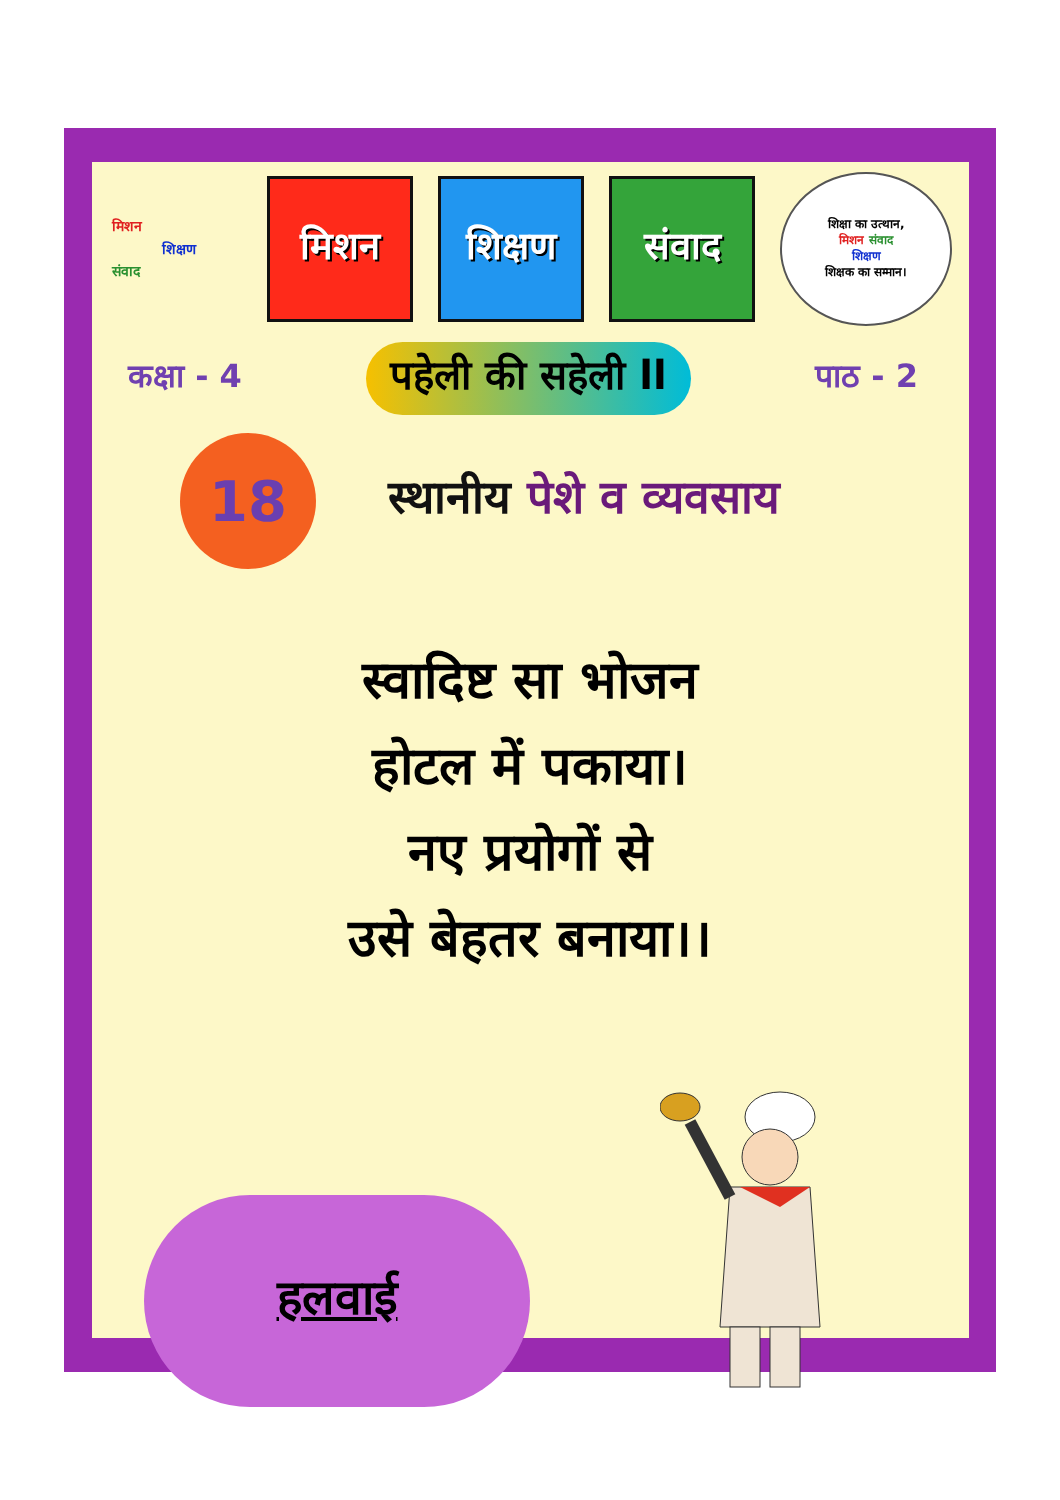मिशन
शिक्षण
संवाद
मिशन शिक्षण संवाद
शिक्षा का उत्थान,
मिशन संवाद
शिक्षण
शिक्षक का सम्मान।
कक्षा - 4
पहेली की सहेली ll
पाठ - 2
18
स्थानीय पेशे व व्यवसाय
स्वादिष्ट सा भोजन
होटल में पकाया।
नए प्रयोगों से
उसे बेहतर बनाया।।
हलवाई